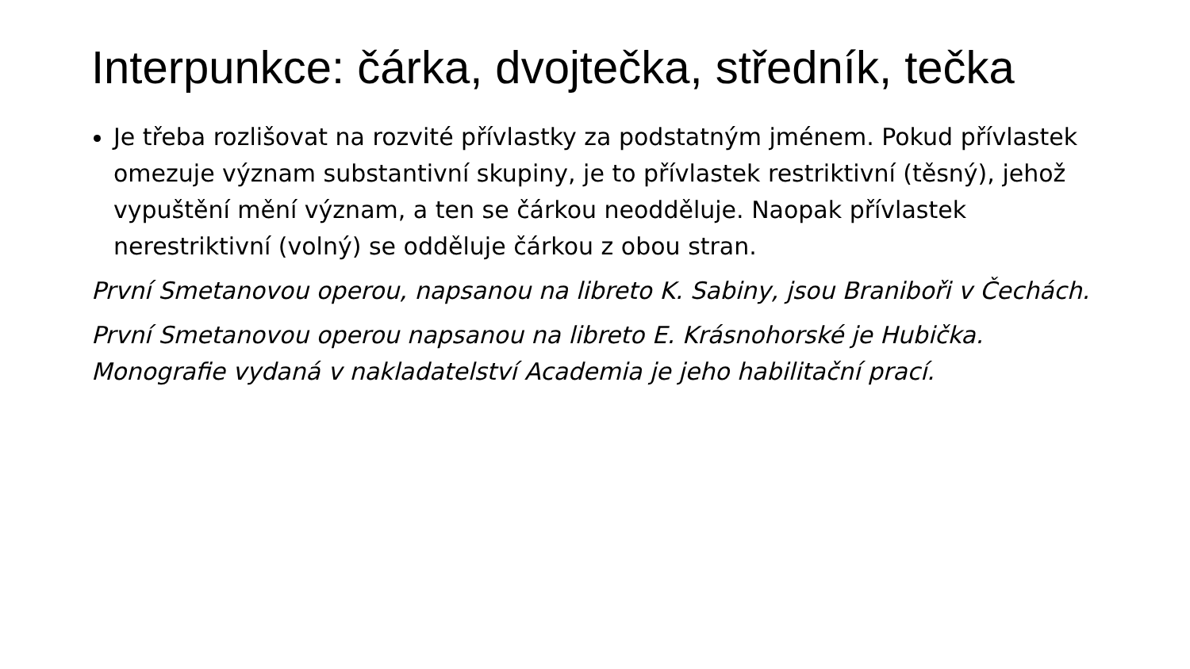Interpunkce: čárka, dvojtečka, středník, tečka
Je třeba rozlišovat na rozvité přívlastky za podstatným jménem. Pokud přívlastek omezuje význam substantivní skupiny, je to přívlastek restriktivní (těsný), jehož vypuštění mění význam, a ten se čárkou neodděluje. Naopak přívlastek nerestriktivní (volný) se odděluje čárkou z obou stran.
První Smetanovou operou, napsanou na libreto K. Sabiny, jsou Braniboři v Čechách.
První Smetanovou operou napsanou na libreto E. Krásnohorské je Hubička.
Monografie vydaná v nakladatelství Academia je jeho habilitační prací.